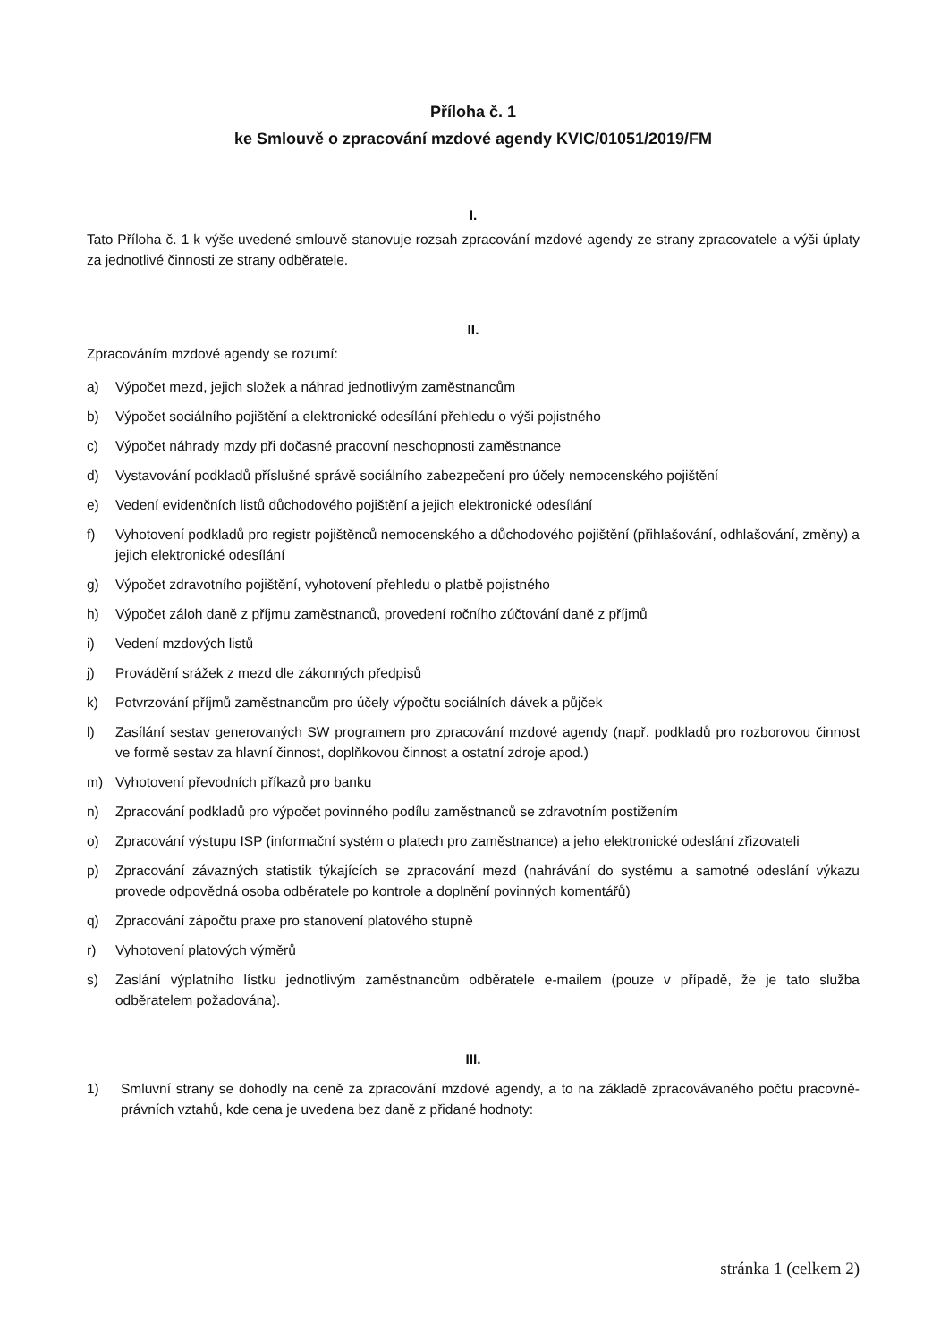Příloha č. 1
ke Smlouvě o zpracování mzdové agendy KVIC/01051/2019/FM
I.
Tato Příloha č. 1 k výše uvedené smlouvě stanovuje rozsah zpracování mzdové agendy ze strany zpracovatele a výši úplaty za jednotlivé činnosti ze strany odběratele.
II.
Zpracováním mzdové agendy se rozumí:
a) Výpočet mezd, jejich složek a náhrad jednotlivým zaměstnancům
b) Výpočet sociálního pojištění a elektronické odesílání přehledu o výši pojistného
c) Výpočet náhrady mzdy při dočasné pracovní neschopnosti zaměstnance
d) Vystavování podkladů příslušné správě sociálního zabezpečení pro účely nemocenského pojištění
e) Vedení evidenčních listů důchodového pojištění a jejich elektronické odesílání
f) Vyhotovení podkladů pro registr pojištěnců nemocenského a důchodového pojištění (přihlašování, odhlašování, změny) a jejich elektronické odesílání
g) Výpočet zdravotního pojištění, vyhotovení přehledu o platbě pojistného
h) Výpočet záloh daně z příjmu zaměstnanců, provedení ročního zúčtování daně z příjmů
i) Vedení mzdových listů
j) Provádění srážek z mezd dle zákonných předpisů
k) Potvrzování příjmů zaměstnancům pro účely výpočtu sociálních dávek a půjček
l) Zasílání sestav generovaných SW programem pro zpracování mzdové agendy (např. podkladů pro rozborovou činnost ve formě sestav za hlavní činnost, doplňkovou činnost a ostatní zdroje apod.)
m) Vyhotovení převodních příkazů pro banku
n) Zpracování podkladů pro výpočet povinného podílu zaměstnanců se zdravotním postižením
o) Zpracování výstupu ISP (informační systém o platech pro zaměstnance) a jeho elektronické odeslání zřizovateli
p) Zpracování závazných statistik týkajících se zpracování mezd (nahrávání do systému a samotné odeslání výkazu provede odpovědná osoba odběratele po kontrole a doplnění povinných komentářů)
q) Zpracování zápočtu praxe pro stanovení platového stupně
r) Vyhotovení platových výměrů
s) Zaslání výplatního lístku jednotlivým zaměstnancům odběratele e-mailem (pouze v případě, že je tato služba odběratelem požadována).
III.
1) Smluvní strany se dohodly na ceně za zpracování mzdové agendy, a to na základě zpracovávaného počtu pracovně-právních vztahů, kde cena je uvedena bez daně z přidané hodnoty:
stránka 1 (celkem 2)